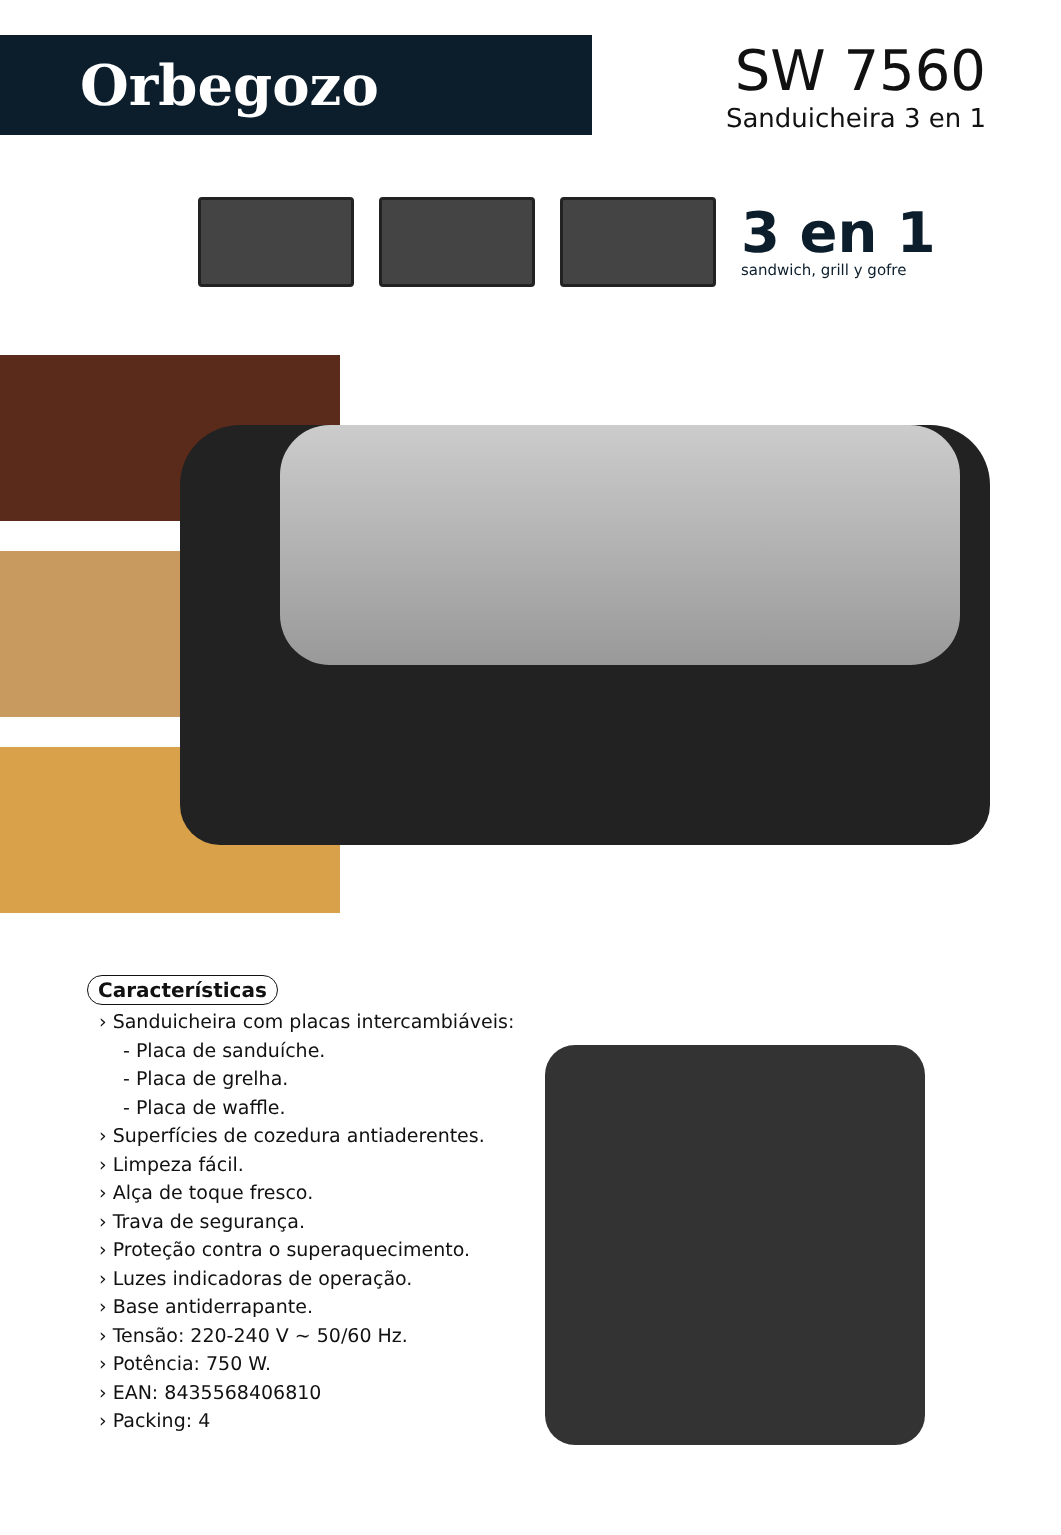Orbegozo
SW 7560
Sanduicheira 3 en 1
3 en 1
sandwich, grill y gofre
Características
› Sanduicheira com placas intercambiáveis:
- Placa de sanduíche.
- Placa de grelha.
- Placa de waffle.
› Superfícies de cozedura antiaderentes.
› Limpeza fácil.
› Alça de toque fresco.
› Trava de segurança.
› Proteção contra o superaquecimento.
› Luzes indicadoras de operação.
› Base antiderrapante.
› Tensão: 220-240 V ~ 50/60 Hz.
› Potência: 750 W.
› EAN: 8435568406810
› Packing: 4